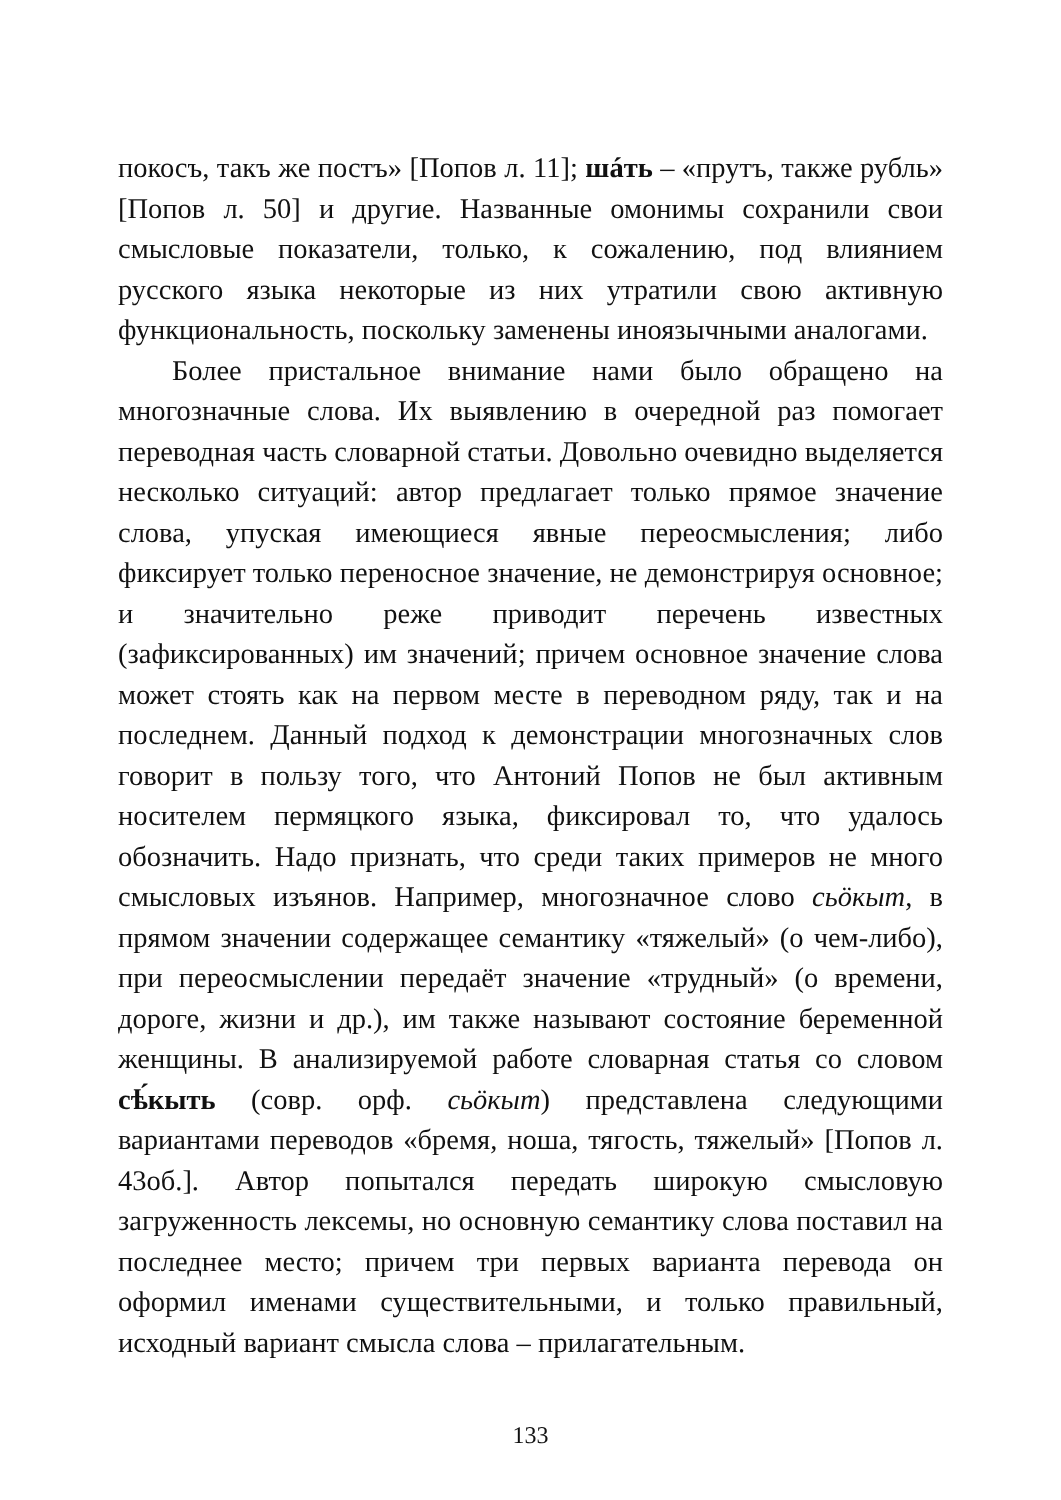покосъ, такъ же постъ» [Попов л. 11]; шáть – «прутъ, также рубль» [Попов л. 50] и другие. Названные омонимы сохранили свои смысловые показатели, только, к сожалению, под влиянием русского языка некоторые из них утратили свою активную функциональность, поскольку заменены иноязычными аналогами.
Более пристальное внимание нами было обращено на многозначные слова. Их выявлению в очередной раз помогает переводная часть словарной статьи. Довольно очевидно выделяется несколько ситуаций: автор предлагает только прямое значение слова, упуская имеющиеся явные переосмысления; либо фиксирует только переносное значение, не демонстрируя основное; и значительно реже приводит перечень известных (зафиксированных) им значений; причем основное значение слова может стоять как на первом месте в переводном ряду, так и на последнем. Данный подход к демонстрации многозначных слов говорит в пользу того, что Антоний Попов не был активным носителем пермяцкого языка, фиксировал то, что удалось обозначить. Надо признать, что среди таких примеров не много смысловых изъянов. Например, многозначное слово сьӧкыт, в прямом значении содержащее семантику «тяжелый» (о чем-либо), при переосмыслении передаёт значение «трудный» (о времени, дороге, жизни и др.), им также называют состояние беременной женщины. В анализируемой работе словарная статья со словом сѣ́кыть (совр. орф. сьӧкыт) представлена следующими вариантами переводов «бремя, ноша, тягость, тяжелый» [Попов л. 43об.]. Автор попытался передать широкую смысловую загруженность лексемы, но основную семантику слова поставил на последнее место; причем три первых варианта перевода он оформил именами существительными, и только правильный, исходный вариант смысла слова – прилагательным.
133